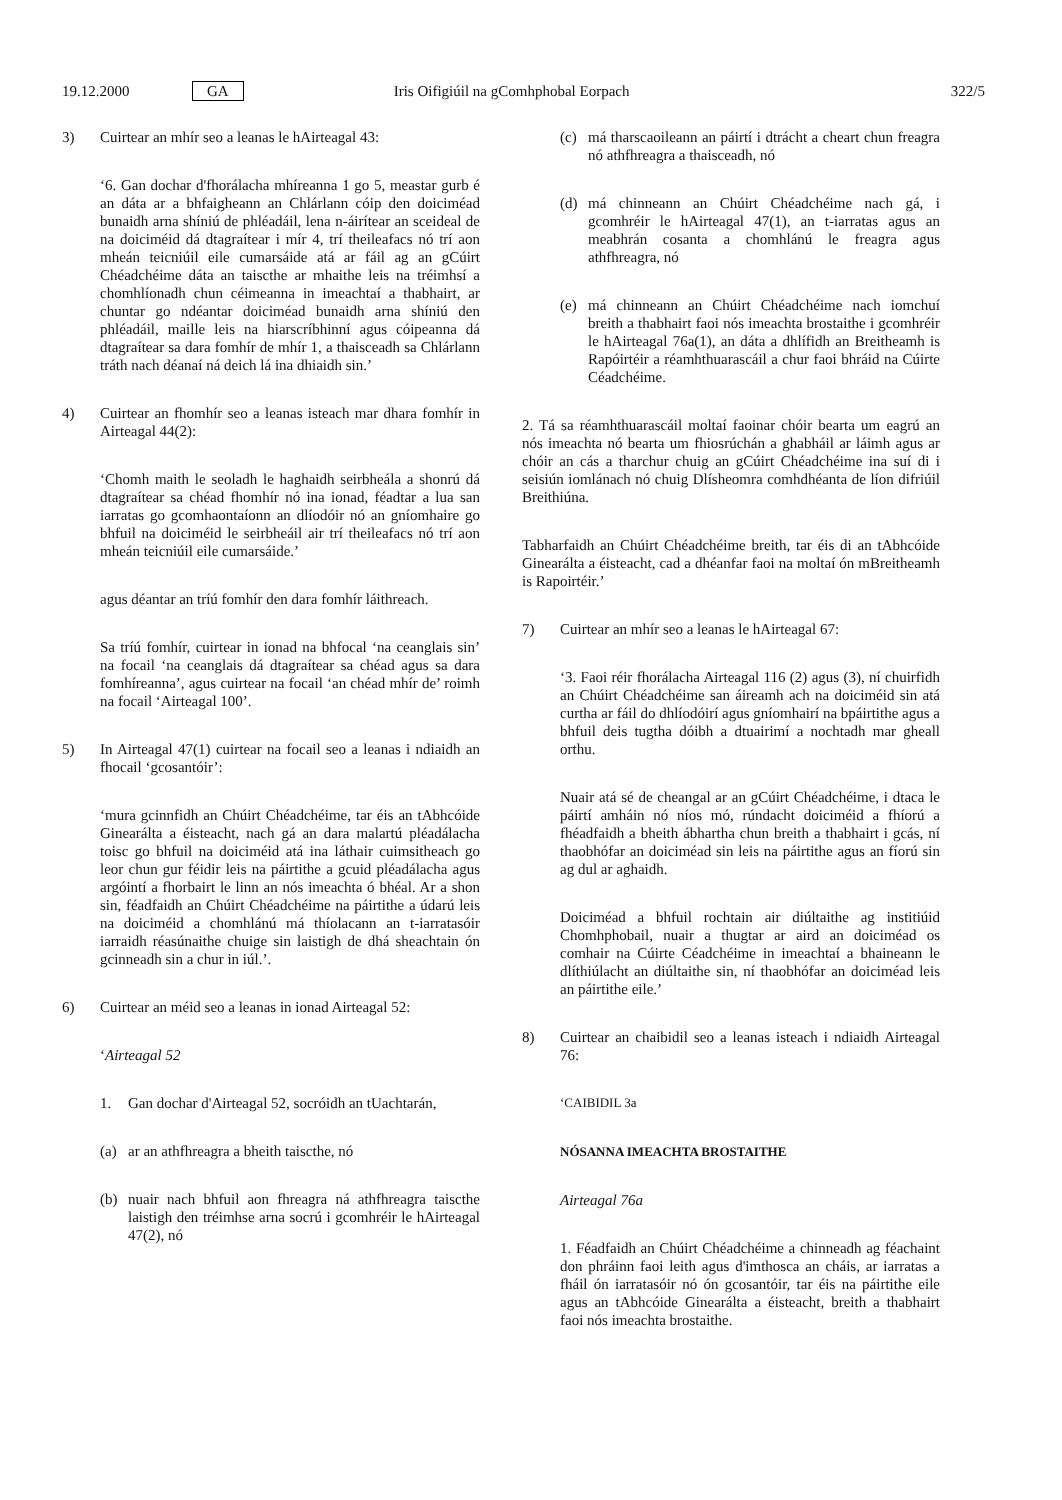19.12.2000 GA Iris Oifigiúil na gComhphobal Eorpach 322/5
3) Cuirtear an mhír seo a leanas le hAirteagal 43:
‘6. Gan dochar d'fhorálacha mhíreanna 1 go 5, meastar gurb é an dáta ar a bhfaigheann an Chlárlann cóip den doiciméad bunaidh arna shíniú de phléadáil, lena n-áirítear an sceideal de na doiciméid dá dtagraítear i mír 4, trí theileafacs nó trí aon mheán teicniúil eile cumarsáide atá ar fáil ag an gCúirt Chéadchéime dáta an taiscthe ar mhaithe leis na tréimhsí a chomhlíonadh chun céimeanna in imeachtaí a thabhairt, ar chuntar go ndéantar doiciméad bunaidh arna shíniú den phléadáil, maille leis na hiarscríbhinní agus cóipeanna dá dtagraítear sa dara fomhír de mhír 1, a thaisceadh sa Chlárlann tráth nach déanaí ná deich lá ina dhiaidh sin.’
4) Cuirtear an fhomhír seo a leanas isteach mar dhara fomhír in Airteagal 44(2):
‘Chomh maith le seoladh le haghaidh seirbheála a shonrú dá dtagraítear sa chéad fhomhír nó ina ionad, féadtar a lua san iarratas go gcomhaontaíonn an dlíodóir nó an gníomhaire go bhfuil na doiciméid le seirbheáil air trí theileafacs nó trí aon mheán teicniúil eile cumarsáide.’
agus déantar an tríú fomhír den dara fomhír láithreach.
Sa tríú fomhír, cuirtear in ionad na bhfocal ‘na ceanglais sin’ na focail ‘na ceanglais dá dtagraítear sa chéad agus sa dara fomhíreanna’, agus cuirtear na focail ‘an chéad mhír de’ roimh na focail ‘Airteagal 100’.
5) In Airteagal 47(1) cuirtear na focail seo a leanas i ndiaidh an fhocail ‘gcosantóir’:
‘mura gcinnfidh an Chúirt Chéadchéime, tar éis an tAbhcóide Ginearálta a éisteacht, nach gá an dara malartú pléadálacha toisc go bhfuil na doiciméid atá ina láthair cuimsitheach go leor chun gur féidir leis na páirtithe a gcuid pléadálacha agus argóintí a fhorbairt le linn an nós imeachta ó bhéal. Ar a shon sin, féadfaidh an Chúirt Chéadchéime na páirtithe a údarú leis na doiciméid a chomhlánú má thíolacann an t-iarratasóir iarraidh réasúnaithe chuige sin laistigh de dhá sheachtain ón gcinneadh sin a chur in iúl.’.
6) Cuirtear an méid seo a leanas in ionad Airteagal 52:
‘Airteagal 52
1. Gan dochar d'Airteagal 52, socróidh an tUachtarán,
(a) ar an athfhreagra a bheith taiscthe, nó
(b) nuair nach bhfuil aon fhreagra ná athfhreagra taiscthe laistigh den tréimhse arna socrú i gcomhréir le hAirteagal 47(2), nó
(c) má tharscaoileann an páirtí i dtrácht a cheart chun freagra nó athfhreagra a thaisceadh, nó
(d) má chinneann an Chúirt Chéadchéime nach gá, i gcomhréir le hAirteagal 47(1), an t-iarratas agus an meabhrán cosanta a chomhlánú le freagra agus athfhreagra, nó
(e) má chinneann an Chúirt Chéadchéime nach iomchuí breith a thabhairt faoi nós imeachta brostaithe i gcomhréir le hAirteagal 76a(1), an dáta a dhlífidh an Breitheamh is Rapóirtéir a réamhthuarascáil a chur faoi bhráid na Cúirte Céadchéime.
2. Tá sa réamhthuarascáil moltaí faoinar chóir bearta um eagrú an nós imeachta nó bearta um fhiosrúchán a ghabháil ar láimh agus ar chóir an cás a tharchur chuig an gCúirt Chéadchéime ina suí di i seisiún iomlánach nó chuig Dlísheomra comhdhéanta de líon difriúil Breithiúna.
Tabharfaidh an Chúirt Chéadchéime breith, tar éis di an tAbhcóide Ginearálta a éisteacht, cad a dhéanfar faoi na moltaí ón mBreitheamh is Rapoirtéir.’
7) Cuirtear an mhír seo a leanas le hAirteagal 67:
‘3. Faoi réir fhorálacha Airteagal 116 (2) agus (3), ní chuirfidh an Chúirt Chéadchéime san áireamh ach na doiciméid sin atá curtha ar fáil do dhlíodóirí agus gníomhairí na bpáirtithe agus a bhfuil deis tugtha dóibh a dtuairimí a nochtadh mar gheall orthu.
Nuair atá sé de cheangal ar an gCúirt Chéadchéime, i dtaca le páirtí amháin nó níos mó, rúndacht doiciméid a fhíorú a fhéadfaidh a bheith ábhartha chun breith a thabhairt i gcás, ní thaobhófar an doiciméad sin leis na páirtithe agus an fíorú sin ag dul ar aghaidh.
Doiciméad a bhfuil rochtain air diúltaithe ag institiúid Chomhphobail, nuair a thugtar ar aird an doiciméad os comhair na Cúirte Céadchéime in imeachtaí a bhaineann le dlíthiúlacht an diúltaithe sin, ní thaobhófar an doiciméad leis an páirtithe eile.’
8) Cuirtear an chaibidil seo a leanas isteach i ndiaidh Airteagal 76:
‘CAIBIDIL 3a
NÓSANNA IMEACHTA BROSTAITHE
Airteagal 76a
1. Féadfaidh an Chúirt Chéadchéime a chinneadh ag féachaint don phráinn faoi leith agus d'imthosca an cháis, ar iarratas a fháil ón iarratasóir nó ón gcosantóir, tar éis na páirtithe eile agus an tAbhcóide Ginearálta a éisteacht, breith a thabhairt faoi nós imeachta brostaithe.